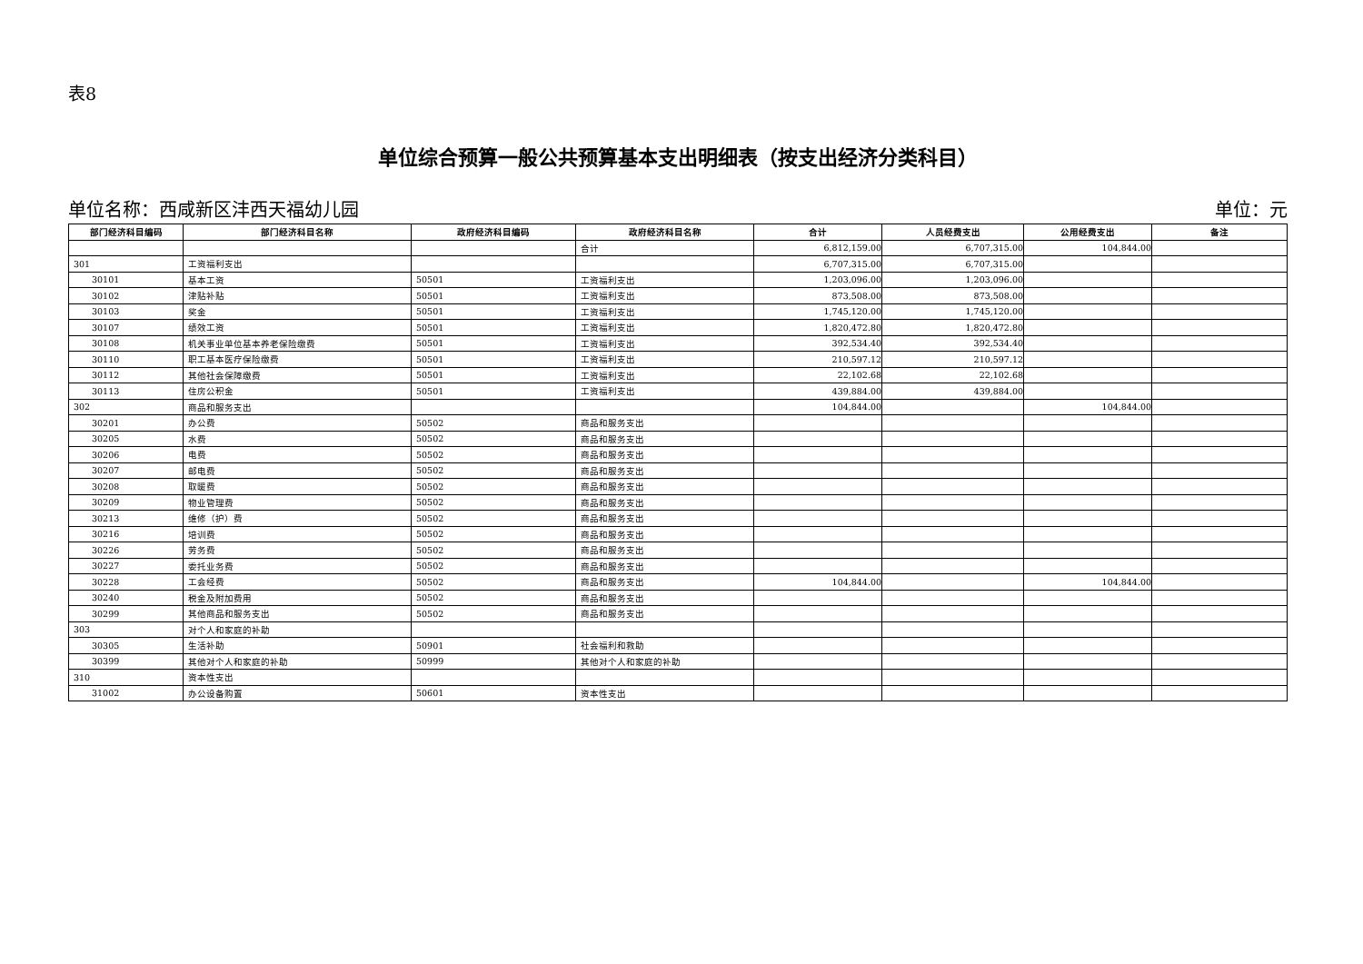表8
单位综合预算一般公共预算基本支出明细表（按支出经济分类科目）
单位名称：西咸新区沣西天福幼儿园 单位：元
| 部门经济科目编码 | 部门经济科目名称 | 政府经济科目编码 | 政府经济科目名称 | 合计 | 人员经费支出 | 公用经费支出 | 备注 |
| --- | --- | --- | --- | --- | --- | --- | --- |
| | | | 合计 | 6,812,159.00 | 6,707,315.00 | 104,844.00 | |
| 301 | 工资福利支出 | | | 6,707,315.00 | 6,707,315.00 | | |
| 30101 | 基本工资 | 50501 | 工资福利支出 | 1,203,096.00 | 1,203,096.00 | | |
| 30102 | 津贴补贴 | 50501 | 工资福利支出 | 873,508.00 | 873,508.00 | | |
| 30103 | 奖金 | 50501 | 工资福利支出 | 1,745,120.00 | 1,745,120.00 | | |
| 30107 | 绩效工资 | 50501 | 工资福利支出 | 1,820,472.80 | 1,820,472.80 | | |
| 30108 | 机关事业单位基本养老保险缴费 | 50501 | 工资福利支出 | 392,534.40 | 392,534.40 | | |
| 30110 | 职工基本医疗保险缴费 | 50501 | 工资福利支出 | 210,597.12 | 210,597.12 | | |
| 30112 | 其他社会保障缴费 | 50501 | 工资福利支出 | 22,102.68 | 22,102.68 | | |
| 30113 | 住房公积金 | 50501 | 工资福利支出 | 439,884.00 | 439,884.00 | | |
| 302 | 商品和服务支出 | | | 104,844.00 | | 104,844.00 | |
| 30201 | 办公费 | 50502 | 商品和服务支出 | | | | |
| 30205 | 水费 | 50502 | 商品和服务支出 | | | | |
| 30206 | 电费 | 50502 | 商品和服务支出 | | | | |
| 30207 | 邮电费 | 50502 | 商品和服务支出 | | | | |
| 30208 | 取暖费 | 50502 | 商品和服务支出 | | | | |
| 30209 | 物业管理费 | 50502 | 商品和服务支出 | | | | |
| 30213 | 维修（护）费 | 50502 | 商品和服务支出 | | | | |
| 30216 | 培训费 | 50502 | 商品和服务支出 | | | | |
| 30226 | 劳务费 | 50502 | 商品和服务支出 | | | | |
| 30227 | 委托业务费 | 50502 | 商品和服务支出 | | | | |
| 30228 | 工会经费 | 50502 | 商品和服务支出 | 104,844.00 | | 104,844.00 | |
| 30240 | 税金及附加费用 | 50502 | 商品和服务支出 | | | | |
| 30299 | 其他商品和服务支出 | 50502 | 商品和服务支出 | | | | |
| 303 | 对个人和家庭的补助 | | | | | | |
| 30305 | 生活补助 | 50901 | 社会福利和救助 | | | | |
| 30399 | 其他对个人和家庭的补助 | 50999 | 其他对个人和家庭的补助 | | | | |
| 310 | 资本性支出 | | | | | | |
| 31002 | 办公设备购置 | 50601 | 资本性支出 | | | | |